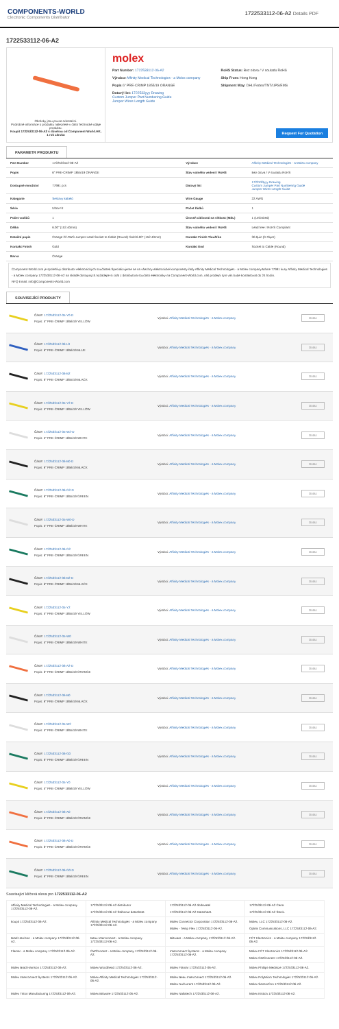COMPONENTS-WORLD
Electronic Components Distributor
1722533112-06-A2 Details PDF
1722533112-06-A2
Obrázky jsou pouze orientační.
Podrobné informace o produktu naleznete v části Technické údaje produktu.
Koupit 1722533112-06-A2 s důvěrou od Component-World.HK, 1 rok záruka
molex
Part Number: 1722533112-06-A2
Výrobce Affinity Medical Technologies - a Molex company
Popis 6" PRE-CRIMP 1855/19 ORANGE
Datový list: 1722533yyy Drawing
Custom Jumper Part Numbering Guide
Jumper Wires Length Guide
RoHS Status: Bez olova / V souladu RoHS
Ship From: Hong Kong
Shipment Way: DHL/Fedex/TNT/UPS/EMS
Request For Quotation
PARAMETR PRODUKTU
| Part Number | 1722533112-06-A2 | Výrobce | Affinity Medical Technologies - a Molex company |
| Popis | 6" PRE-CRIMP 1855/19 ORANGE | Stav volného vedení / RoHS | Bez olova / V souladu RoHS |
| Dostupné množství | 77991 pcs | Datový list | 1722533yyy Drawing Custom Jumper Part Numbering Guide Jumper Wires Length Guide |
| Kategorie | Sestavy kabelů | Wire Gauge | 22 AWG |
| Série | Ultra-Fit | Počet řádků | 1 |
| Počet vodičů | 1 | Úroveň citlivosti na vlhkost (MSL) | 1 (Unlimited) |
| Délka | 6.00" (152.40mm) | Stav volného vedení / RoHS | Lead free / RoHS Compliant |
| Detailní popis | Orange 22 AWG Jumper Lead Socket to Cable (Round) Gold 6.00" (152.40mm) | Kontakt Finish Tloušťka | 30.0µin (0.76µm) |
| Kontakt Finish | Gold | Kontakt End | Socket to Cable (Round) |
| Barva | Orange | | |
Component-World.com je spolehlivý distributor elektronických součástek.Specializujeme se na všechny elektronické komponenty řady Affinity Medical Technologies - a Molex company.Máme 77991 kusy Affinity Medical Technologies - a Molex company 1722533112-06-A2 na skladě dostupných.Vyžádejte si citát z distributora součástí elektroniky na Component-World.com, náš prodejní tým vás bude kontaktovat do 24 hodin.
RFQ Email: info@Components-World.com
SOUVISEJÍCÍ PRODUKTY
Část#: 1722533112-05-Y0-D
Popis: 5" PRE-CRIMP 1856/19 YELLOW
Výrobci: Affinity Medical Technologies - a Molex company Dotaz
Část#: 1722533112-06-L0
Popis: 6" PRE-CRIMP 1856/19 BLUE
Výrobci: Affinity Medical Technologies - a Molex company Dotaz
Část#: 1722533112-06-B2
Popis: 6" PRE-CRIMP 1855/19 BLACK
Výrobci: Affinity Medical Technologies - a Molex company Dotaz
Část#: 1722533112-05-Y2-D
Popis: 5" PRE-CRIMP 1855/19 YELLOW
Výrobci: Affinity Medical Technologies - a Molex company Dotaz
Část#: 1722533112-05-W2-D
Popis: 5" PRE-CRIMP 1855/19 WHITE
Výrobci: Affinity Medical Technologies - a Molex company Dotaz
Část#: 1722533112-06-B0-D
Popis: 6" PRE-CRIMP 1856/19 BLACK
Výrobci: Affinity Medical Technologies - a Molex company Dotaz
Část#: 1722533112-06-G2-D
Popis: 6" PRE-CRIMP 1855/19 GREEN
Výrobci: Affinity Medical Technologies - a Molex company Dotaz
Část#: 1722533112-05-W0-D
Popis: 5" PRE-CRIMP 1856/19 WHITE
Výrobci: Affinity Medical Technologies - a Molex company Dotaz
Část#: 1722533112-06-G2
Popis: 6" PRE-CRIMP 1855/19 GREEN
Výrobci: Affinity Medical Technologies - a Molex company Dotaz
Část#: 1722533112-06-B2-D
Popis: 6" PRE-CRIMP 1855/19 BLACK
Výrobci: Affinity Medical Technologies - a Molex company Dotaz
Část#: 1722533112-05-Y2
Popis: 5" PRE-CRIMP 1855/19 YELLOW
Výrobci: Affinity Medical Technologies - a Molex company Dotaz
Část#: 1722533112-05-W0
Popis: 5" PRE-CRIMP 1856/19 WHITE
Výrobci: Affinity Medical Technologies - a Molex company Dotaz
Část#: 1722533112-06-A2-D
Popis: 6" PRE-CRIMP 1855/19 ORANGE
Výrobci: Affinity Medical Technologies - a Molex company Dotaz
Část#: 1722533112-06-B0
Popis: 6" PRE-CRIMP 1856/19 BLACK
Výrobci: Affinity Medical Technologies - a Molex company Dotaz
Část#: 1722533112-05-W2
Popis: 5" PRE-CRIMP 1855/19 WHITE
Výrobci: Affinity Medical Technologies - a Molex company Dotaz
Část#: 1722533112-06-G0
Popis: 6" PRE-CRIMP 1856/19 GREEN
Výrobci: Affinity Medical Technologies - a Molex company Dotaz
Část#: 1722533112-05-Y0
Popis: 5" PRE-CRIMP 1856/19 YELLOW
Výrobci: Affinity Medical Technologies - a Molex company Dotaz
Část#: 1722533112-06-A0
Popis: 6" PRE-CRIMP 1856/19 ORANGE
Výrobci: Affinity Medical Technologies - a Molex company Dotaz
Část#: 1722533112-06-A0-D
Popis: 6" PRE-CRIMP 1856/19 ORANGE
Výrobci: Affinity Medical Technologies - a Molex company Dotaz
Část#: 1722533112-06-G0-D
Popis: 6" PRE-CRIMP 1856/19 GREEN
Výrobci: Affinity Medical Technologies - a Molex company Dotaz
Související klíčová slova pro 1722533112-06-A2
| Affinity Medical Technologies - a Molex company 1722533112-06-A2. | 1722533112-06-A2 distributor 1722533112-06-A2 Stáhnout datasheet. | 1722533112-06-A2 dodavatel 1722533112-06-A2 Datasheet. | 1722533112-06-A2 Cena 1722533112-06-A2 Stock. |
| koupit 1722533112-06-A2. | Affinity Medical Technologies - a Molex company 1722533112-06-A2. | Molex Connector Corporation 1722533112-06-A2. Molex - Temp Flex 1722533112-06-A2. | Molex, LLC 1722533112-06-A2. Oplink Communications, LLC 1722533112-06-A2. |
| Brad Harrison - a Molex company 1722533112-06-A2. | Beau Interconnect - a Molex company 1722533112-06-A2. | Bittware - a Molex company 1722533112-06-A2. | FCT Electronics - a Molex company 1722533112-06-A2. |
| Flamar - a Molex company 1722533112-06-A2. | GWConnect - a Molex company 1722533112-06-A2. | Interconnect Systems - a Molex company 1722533112-06-A2. | Molex FCT Electronics 1722533112-06-A2. Molex GWConnect 1722533112-06-A2. |
| Molex Brad Harrison 1722533112-06-A2. | Molex Woodhead 1722533112-06-A2. | Molex Flamar 1722533112-06-A2. | Molex Phillips-Medisize 1722533112-06-A2. |
| Molex Interconnect Systems 1722533112-06-A2. | Molex Affinity Medical Technologies 1722533112-06-A2. | Molex Beau Interconnect 1722533112-06-A2. Molex NuCurrent 1722533112-06-A2. | Molex PolyMicro Technologies 1722533112-06-A2. Molex SensorCon 1722533112-06-A2. |
| Molex Triton Manufacturing 1722533112-06-A2. | Molex Bittware 1722533112-06-A2. | Molex Nallatech 1722533112-06-A2. | Molex Nistica 1722533112-06-A2. |